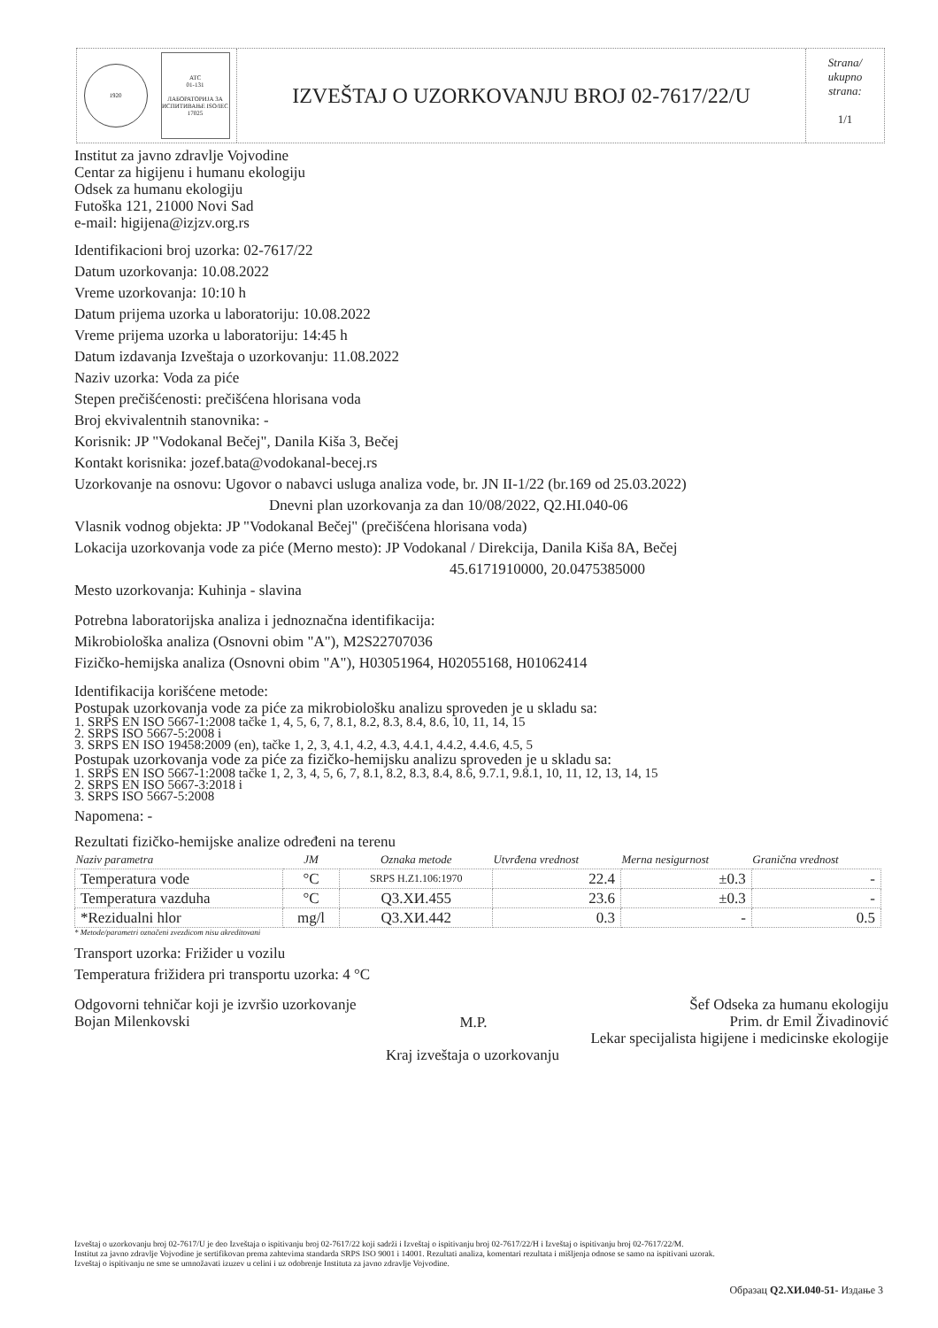1920
ATC
01-131
ЛАБОРАТОРИЈА ЗА ИСПИТИВАЊЕ ISO/IEC 17025
IZVEŠTAJ O UZORKOVANJU BROJ 02-7617/22/U
Strana/
ukupno
strana:
1/1
Institut za javno zdravlje Vojvodine
Centar za higijenu i humanu ekologiju
Odsek za humanu ekologiju
Futoška 121, 21000 Novi Sad
e-mail: higijena@izjzv.org.rs
Identifikacioni broj uzorka: 02-7617/22
Datum uzorkovanja: 10.08.2022
Vreme uzorkovanja: 10:10 h
Datum prijema uzorka u laboratoriju: 10.08.2022
Vreme prijema uzorka u laboratoriju: 14:45 h
Datum izdavanja Izveštaja o uzorkovanju: 11.08.2022
Naziv uzorka: Voda za piće
Stepen prečišćenosti: prečišćena hlorisana voda
Broj ekvivalentnih stanovnika: -
Korisnik: JP "Vodokanal Bečej", Danila Kiša 3, Bečej
Kontakt korisnika: jozef.bata@vodokanal-becej.rs
Uzorkovanje na osnovu: Ugovor o nabavci usluga analiza vode, br. JN II-1/22 (br.169 od 25.03.2022)
Dnevni plan uzorkovanja za dan 10/08/2022, Q2.HI.040-06
Vlasnik vodnog objekta: JP "Vodokanal Bečej" (prečišćena hlorisana voda)
Lokacija uzorkovanja vode za piće (Merno mesto): JP Vodokanal / Direkcija, Danila Kiša 8A, Bečej
45.6171910000, 20.0475385000
Mesto uzorkovanja: Kuhinja - slavina
Potrebna laboratorijska analiza i jednoznačna identifikacija:
Mikrobiološka analiza (Osnovni obim "A"), M2S22707036
Fizičko-hemijska analiza (Osnovni obim "A"), H03051964, H02055168, H01062414
Identifikacija korišćene metode:
Postupak uzorkovanja vode za piće za mikrobiološku analizu sproveden je u skladu sa:
1. SRPS EN ISO 5667-1:2008 tačke 1, 4, 5, 6, 7, 8.1, 8.2, 8.3, 8.4, 8.6, 10, 11, 14, 15
2. SRPS ISO 5667-5:2008 i
3. SRPS EN ISO 19458:2009 (en), tačke 1, 2, 3, 4.1, 4.2, 4.3, 4.4.1, 4.4.2, 4.4.6, 4.5, 5
Postupak uzorkovanja vode za piće za fizičko-hemijsku analizu sproveden je u skladu sa:
1. SRPS EN ISO 5667-1:2008 tačke 1, 2, 3, 4, 5, 6, 7, 8.1, 8.2, 8.3, 8.4, 8.6, 9.7.1, 9.8.1, 10, 11, 12, 13, 14, 15
2. SRPS EN ISO 5667-3:2018 i
3. SRPS ISO 5667-5:2008
Napomena: -
Rezultati fizičko-hemijske analize određeni na terenu
| Naziv parametra | JM | Oznaka metode | Utvrđena vrednost | Merna nesigurnost | Granična vrednost |
| --- | --- | --- | --- | --- | --- |
| Temperatura vode | °C | SRPS H.Z1.106:1970 | 22.4 | ±0.3 | - |
| Temperatura vazduha | °C | Q3.XИ.455 | 23.6 | ±0.3 | - |
| *Rezidualni hlor | mg/l | Q3.XИ.442 | 0.3 | - | 0.5 |
* Metode/parametri označeni zvezdicom nisu akreditovani
Transport uzorka: Frižider u vozilu
Temperatura frižidera pri transportu uzorka: 4 °C
Odgovorni tehničar koji je izvršio uzorkovanje
Bojan Milenkovski
M.P.
Šef Odseka za humanu ekologiju
Prim. dr Emil Živadinović
Lekar specijalista higijene i medicinske ekologije
Kraj izveštaja o uzorkovanju
Izveštaj o uzorkovanju broj 02-7617/U je deo Izveštaja o ispitivanju broj 02-7617/22 koji sadrži i Izveštaj o ispitivanju broj 02-7617/22/H i Izveštaj o ispitivanju broj 02-7617/22/M.
Institut za javno zdravlje Vojvodine je sertifikovan prema zahtevima standarda SRPS ISO 9001 i 14001. Rezultati analiza, komentari rezultata i mišljenja odnose se samo na ispitivani uzorak.
Izveštaj o ispitivanju ne sme se umnožavati izuzev u celini i uz odobrenje Instituta za javno zdravlje Vojvodine.
Образац Q2.XИ.040-51- Издање 3